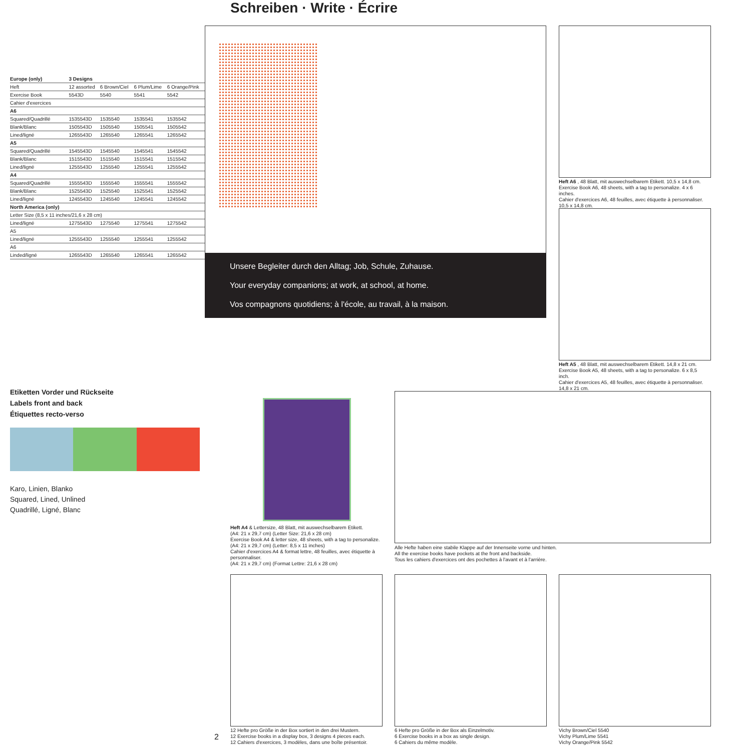Schreiben · Write · Écrire
| Europe (only) | 3 Designs | | | |
| Heft | 12 assorted | 6 Brown/Ciel | 6 Plum/Lime | 6 Orange/Pink |
| Exercise Book | 5543D | 5540 | 5541 | 5542 |
| Cahier d'exercices | | | | |
| A6 | | | | |
| Squared/Quadrillé | 1535543D | 1535540 | 1535541 | 1535542 |
| Blank/Blanc | 1505543D | 1505540 | 1505541 | 1505542 |
| Lined/ligné | 1265543D | 1265540 | 1265541 | 1265542 |
| A5 | | | | |
| Squared/Quadrillé | 1545543D | 1545540 | 1545541 | 1545542 |
| Blank/Blanc | 1515543D | 1515540 | 1515541 | 1515542 |
| Lined/ligné | 1255543D | 1255540 | 1255541 | 1255542 |
| A4 | | | | |
| Squared/Quadrillé | 1555543D | 1555540 | 1555541 | 1555542 |
| Blank/Blanc | 1525543D | 1525540 | 1525541 | 1525542 |
| Lined/ligné | 1245543D | 1245540 | 1245541 | 1245542 |
| North America (only) | | | | |
| Letter Size (8,5 x 11 inches/21,6 x 28 cm) | | | | |
| Lined/ligné | 1275543D | 1275540 | 1275541 | 1275542 |
| A5 | | | | |
| Lined/ligné | 1255543D | 1255540 | 1255541 | 1255542 |
| A6 | | | | |
| Linded/ligné | 1265543D | 1265540 | 1265541 | 1265542 |
Unsere Begleiter durch den Alltag; Job, Schule, Zuhause.
Your everyday companions; at work, at school, at home.
Vos compagnons quotidiens; à l'école, au travail, à la maison.
Heft A6 , 48 Blatt, mit auswechselbarem Etikett. 10,5 x 14,8 cm.
Exercise Book A6, 48 sheets, with a tag to personalize. 4 x 6 inches.
Cahier d'exercices A6, 48 feuilles, avec étiquette à personnaliser.
10,5 x 14,8 cm.
Heft A5 , 48 Blatt, mit auswechselbarem Etikett. 14,8 x 21 cm.
Exercise Book A5, 48 sheets, with a tag to personalize. 6 x 8,5 inch.
Cahier d'exercices A5, 48 feuilles, avec étiquette à personnaliser.
14,8 x 21 cm.
Etiketten Vorder und Rückseite
Labels front and back
Étiquettes recto-verso
Karo, Linien, Blanko
Squared, Lined, Unlined
Quadrillé, Ligné, Blanc
Heft A4 & Lettersize, 48 Blatt, mit auswechselbarem Etikett.
(A4: 21 x 29,7 cm) (Letter Size: 21,6 x 28 cm)
Exercise Book A4 & letter size, 48 sheets, with a tag to personalize.
(A4: 21 x 29,7 cm) (Letter: 8,5 x 11 inches)
Cahier d'exercices A4 & format lettre, 48 feuilles, avec étiquette à personnaliser.
(A4: 21 x 29,7 cm) (Format Lettre: 21,6 x 28 cm)
Alle Hefte haben eine stabile Klappe auf der Innenseite vorne und hinten.
All the exercise books have pockets at the front and backside.
Tous les cahiers d'exercices ont des pochettes à l'avant et à l'arrière.
2
12 Hefte pro Größe in der Box sortiert in den drei Mustern.
12 Exercise books in a display box, 3 designs 4 pieces each.
12 Cahiers d'exercices, 3 modèles, dans une boîte présentoir.
6 Hefte pro Größe in der Box als Einzelmotiv.
6 Exercise books in a box as single design.
6 Cahiers du même modèle.
Vichy Brown/Ciel 5540
Vichy Plum/Lime 5541
Vichy Orange/Pink 5542